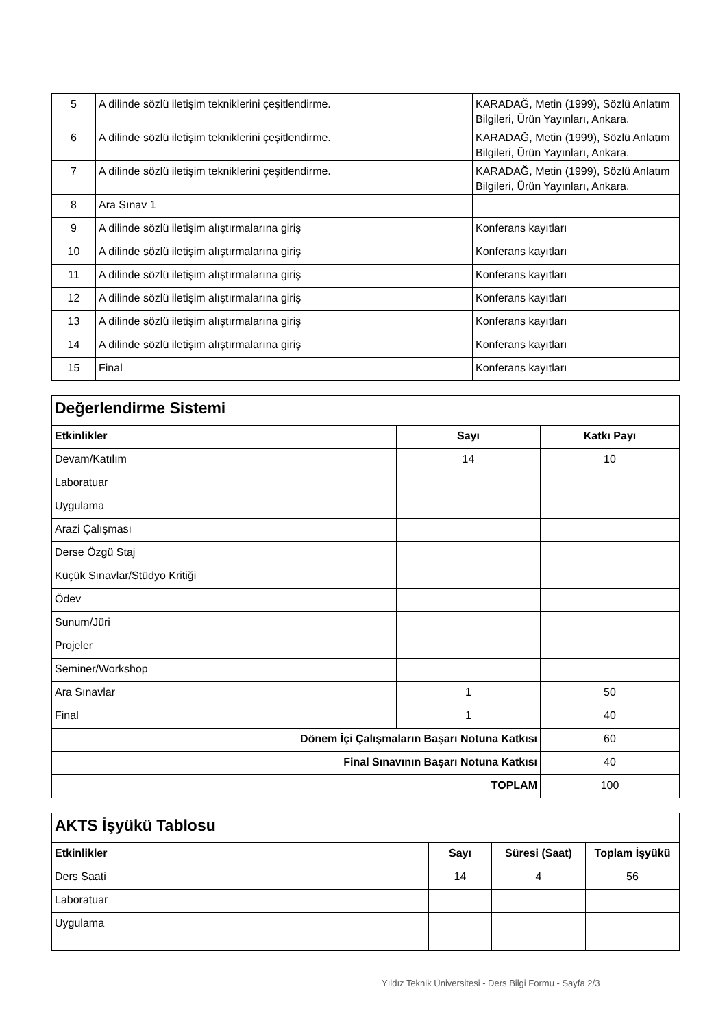| 5 | A dilinde sözlü iletişim tekniklerini çeşitlendirme. | KARADAĞ, Metin (1999), Sözlü Anlatım Bilgileri, Ürün Yayınları, Ankara. |
| 6 | A dilinde sözlü iletişim tekniklerini çeşitlendirme. | KARADAĞ, Metin (1999), Sözlü Anlatım Bilgileri, Ürün Yayınları, Ankara. |
| 7 | A dilinde sözlü iletişim tekniklerini çeşitlendirme. | KARADAĞ, Metin (1999), Sözlü Anlatım Bilgileri, Ürün Yayınları, Ankara. |
| 8 | Ara Sınav 1 | |
| 9 | A dilinde sözlü iletişim alıştırmalarına giriş | Konferans kayıtları |
| 10 | A dilinde sözlü iletişim alıştırmalarına giriş | Konferans kayıtları |
| 11 | A dilinde sözlü iletişim alıştırmalarına giriş | Konferans kayıtları |
| 12 | A dilinde sözlü iletişim alıştırmalarına giriş | Konferans kayıtları |
| 13 | A dilinde sözlü iletişim alıştırmalarına giriş | Konferans kayıtları |
| 14 | A dilinde sözlü iletişim alıştırmalarına giriş | Konferans kayıtları |
| 15 | Final | Konferans kayıtları |
| Değerlendirme Sistemi | | |
| Etkinlikler | Sayı | Katkı Payı |
| Devam/Katılım | 14 | 10 |
| Laboratuar | | |
| Uygulama | | |
| Arazi Çalışması | | |
| Derse Özgü Staj | | |
| Küçük Sınavlar/Stüdyo Kritiği | | |
| Ödev | | |
| Sunum/Jüri | | |
| Projeler | | |
| Seminer/Workshop | | |
| Ara Sınavlar | 1 | 50 |
| Final | 1 | 40 |
| Dönem İçi Çalışmaların Başarı Notuna Katkısı | | 60 |
| Final Sınavının Başarı Notuna Katkısı | | 40 |
| TOPLAM | | 100 |
| AKTS İşyükü Tablosu | | | |
| Etkinlikler | Sayı | Süresi (Saat) | Toplam İşyükü |
| Ders Saati | 14 | 4 | 56 |
| Laboratuar | | | |
| Uygulama | | | |
Yıldız Teknik Üniversitesi - Ders Bilgi Formu - Sayfa 2/3